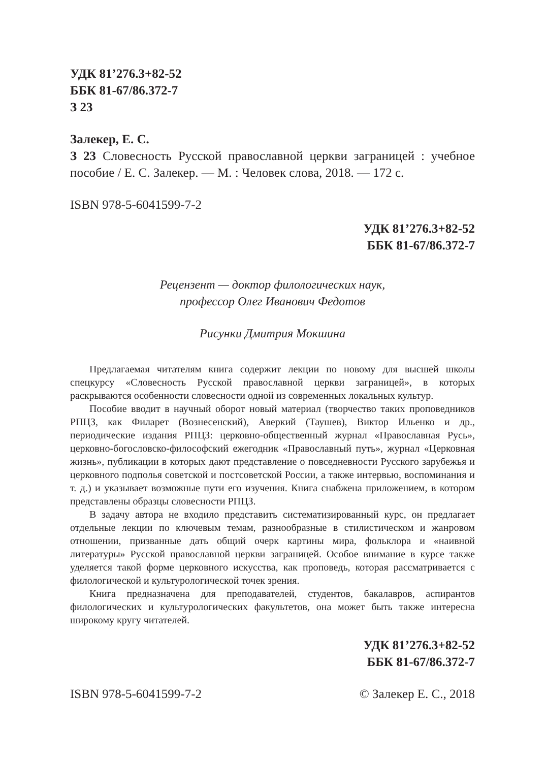УДК 81’276.3+82-52
ББК 81-67/86.372-7
З 23
Залекер, Е. С.
З 23 Словесность Русской православной церкви заграницей : учебное пособие / Е. С. Залекер. — М. : Человек слова, 2018. — 172 с.
ISBN 978-5-6041599-7-2
УДК 81’276.3+82-52
ББК 81-67/86.372-7
Рецензент — доктор филологических наук,
профессор Олег Иванович Федотов
Рисунки Дмитрия Мокшина
Предлагаемая читателям книга содержит лекции по новому для высшей школы спецкурсу «Словесность Русской православной церкви заграницей», в которых раскрываются особенности словесности одной из современных локальных культур.
Пособие вводит в научный оборот новый материал (творчество таких проповедников РПЦЗ, как Филарет (Вознесенский), Аверкий (Таушев), Виктор Ильенко и др., периодические издания РПЦЗ: церковно-общественный журнал «Православная Русь», церковно-богословско-философский ежегодник «Православный путь», журнал «Церковная жизнь», публикации в которых дают представление о повседневности Русского зарубежья и церковного подполья советской и постсоветской России, а также интервью, воспоминания и т. д.) и указывает возможные пути его изучения. Книга снабжена приложением, в котором представлены образцы словесности РПЦЗ.
В задачу автора не входило представить систематизированный курс, он предлагает отдельные лекции по ключевым темам, разнообразные в стилистическом и жанровом отношении, призванные дать общий очерк картины мира, фольклора и «наивной литературы» Русской православной церкви заграницей. Особое внимание в курсе также уделяется такой форме церковного искусства, как проповедь, которая рассматривается с филологической и культурологической точек зрения.
Книга предназначена для преподавателей, студентов, бакалавров, аспирантов филологических и культурологических факультетов, она может быть также интересна широкому кругу читателей.
УДК 81’276.3+82-52
ББК 81-67/86.372-7
ISBN 978-5-6041599-7-2 © Залекер Е. С., 2018